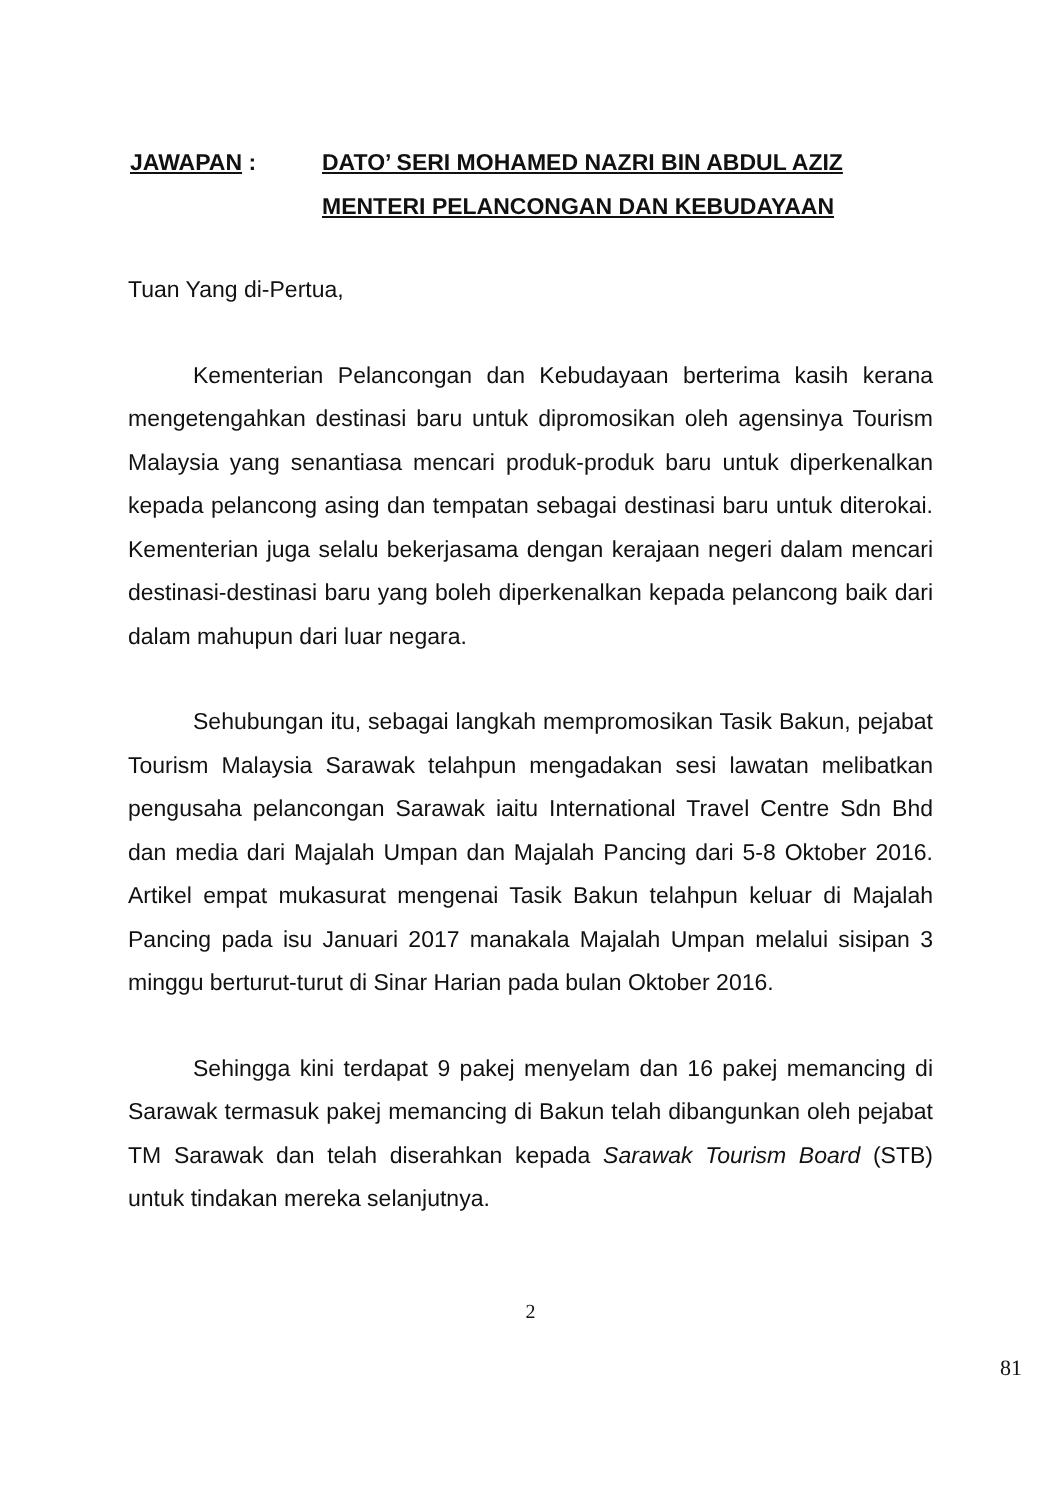JAWAPAN : DATO’ SERI MOHAMED NAZRI BIN ABDUL AZIZ
MENTERI PELANCONGAN DAN KEBUDAYAAN
Tuan Yang di-Pertua,
Kementerian Pelancongan dan Kebudayaan berterima kasih kerana mengetengahkan destinasi baru untuk dipromosikan oleh agensinya Tourism Malaysia yang senantiasa mencari produk-produk baru untuk diperkenalkan kepada pelancong asing dan tempatan sebagai destinasi baru untuk diterokai. Kementerian juga selalu bekerjasama dengan kerajaan negeri dalam mencari destinasi-destinasi baru yang boleh diperkenalkan kepada pelancong baik dari dalam mahupun dari luar negara.
Sehubungan itu, sebagai langkah mempromosikan Tasik Bakun, pejabat Tourism Malaysia Sarawak telahpun mengadakan sesi lawatan melibatkan pengusaha pelancongan Sarawak iaitu International Travel Centre Sdn Bhd dan media dari Majalah Umpan dan Majalah Pancing dari 5-8 Oktober 2016. Artikel empat mukasurat mengenai Tasik Bakun telahpun keluar di Majalah Pancing pada isu Januari 2017 manakala Majalah Umpan melalui sisipan 3 minggu berturut-turut di Sinar Harian pada bulan Oktober 2016.
Sehingga kini terdapat 9 pakej menyelam dan 16 pakej memancing di Sarawak termasuk pakej memancing di Bakun telah dibangunkan oleh pejabat TM Sarawak dan telah diserahkan kepada Sarawak Tourism Board (STB) untuk tindakan mereka selanjutnya.
2
81